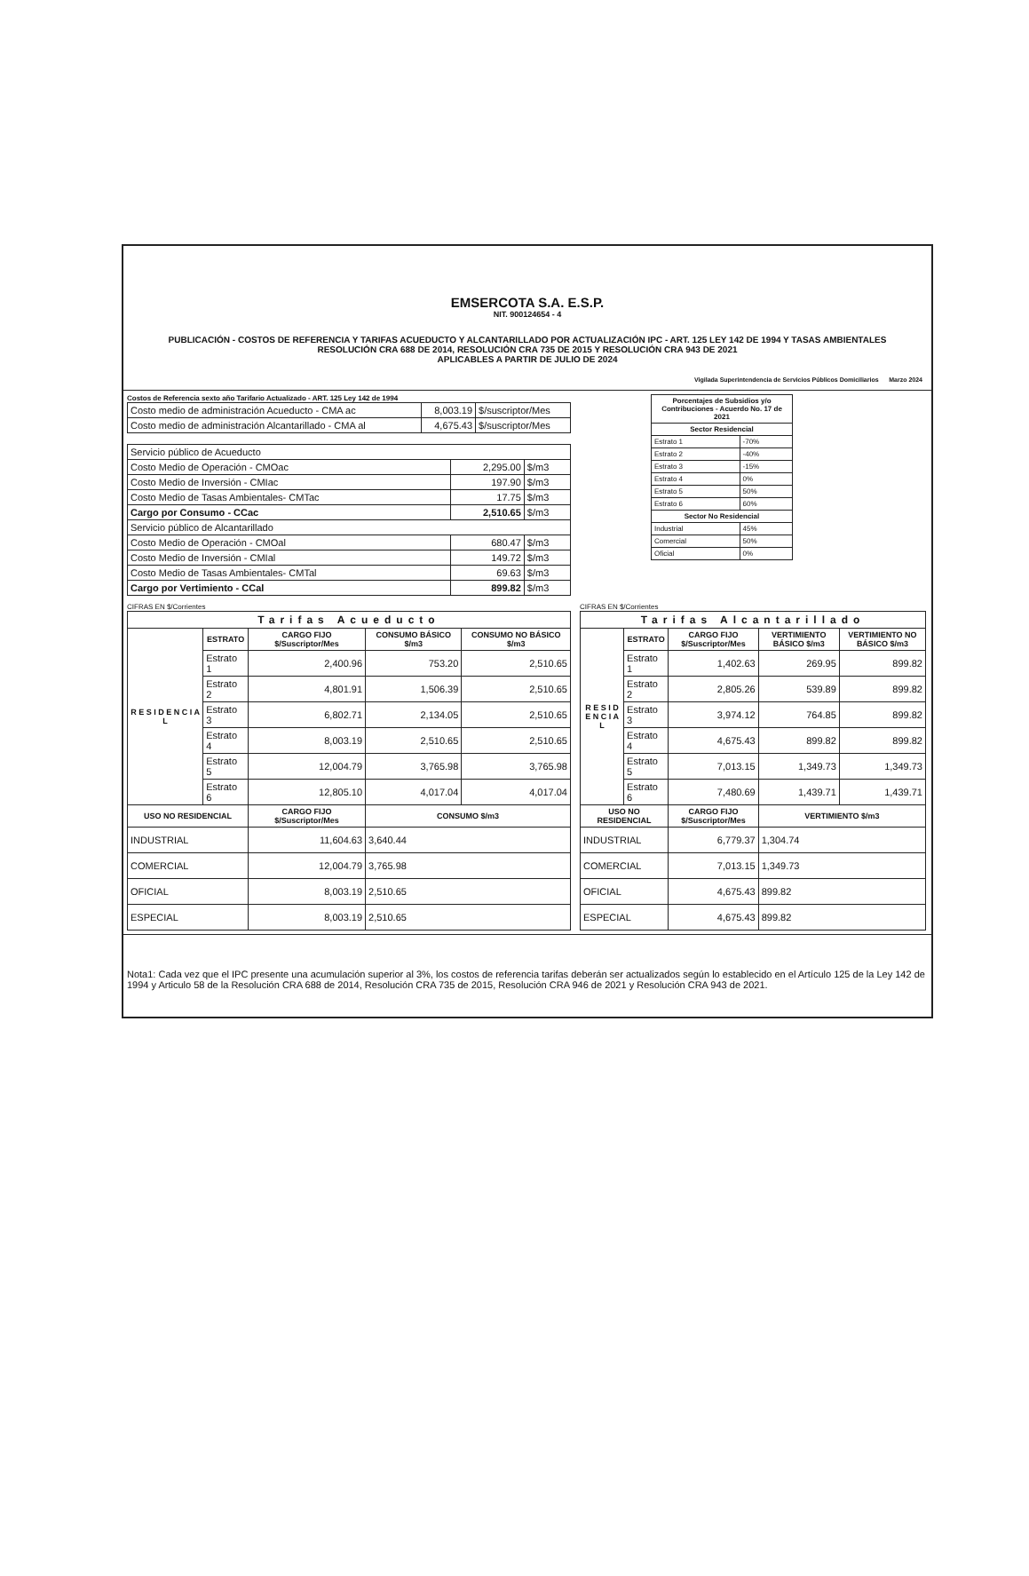EMSERCOTA S.A. E.S.P.
NIT. 900124654 - 4
PUBLICACIÓN - COSTOS DE REFERENCIA Y TARIFAS ACUEDUCTO Y ALCANTARILLADO POR ACTUALIZACIÓN IPC - ART. 125 LEY 142 DE 1994 Y TASAS AMBIENTALES
RESOLUCIÓN CRA 688 DE 2014, RESOLUCIÓN CRA 735 DE 2015 Y RESOLUCIÓN CRA 943 DE 2021
APLICABLES A PARTIR DE JULIO DE 2024
Vigilada Superintendencia de Servicios Públicos Domiciliarios Marzo 2024
Costos de Referencia sexto año Tarifario Actualizado - ART. 125 Ley 142 de 1994
| Costo medio de administración Acueducto - CMA ac | 8,003.19 | $/suscriptor/Mes |
| Costo medio de administración Alcantarillado - CMA al | 4,675.43 | $/suscriptor/Mes |
| Servicio público de Acueducto | | |
| Costo Medio de Operación - CMOac | 2,295.00 | $/m3 |
| Costo Medio de Inversión - CMIac | 197.90 | $/m3 |
| Costo Medio de Tasas Ambientales- CMTac | 17.75 | $/m3 |
| Cargo por Consumo - CCac | 2,510.65 | $/m3 |
| Servicio público de Alcantarillado | | |
| Costo Medio de Operación - CMOal | 680.47 | $/m3 |
| Costo Medio de Inversión - CMIal | 149.72 | $/m3 |
| Costo Medio de Tasas Ambientales- CMTal | 69.63 | $/m3 |
| Cargo por Vertimiento - CCal | 899.82 | $/m3 |
| Porcentajes de Subsidios y/o Contribuciones - Acuerdo No. 17 de 2021 | |
| --- | --- |
| Sector Residencial | |
| Estrato 1 | -70% |
| Estrato 2 | -40% |
| Estrato 3 | -15% |
| Estrato 4 | 0% |
| Estrato 5 | 50% |
| Estrato 6 | 60% |
| Sector No Residencial | |
| Industrial | 45% |
| Comercial | 50% |
| Oficial | 0% |
CIFRAS EN $/Corrientes
| Tarifas Acueducto | | | | |
| --- | --- | --- | --- | --- |
| R E S I D E N C I A L | ESTRATO | CARGO FIJO $/Suscriptor/Mes | CONSUMO BÁSICO $/m3 | CONSUMO NO BÁSICO $/m3 |
| | Estrato 1 | 2,400.96 | 753.20 | 2,510.65 |
| | Estrato 2 | 4,801.91 | 1,506.39 | 2,510.65 |
| | Estrato 3 | 6,802.71 | 2,134.05 | 2,510.65 |
| | Estrato 4 | 8,003.19 | 2,510.65 | 2,510.65 |
| | Estrato 5 | 12,004.79 | 3,765.98 | 3,765.98 |
| | Estrato 6 | 12,805.10 | 4,017.04 | 4,017.04 |
| USO NO RESIDENCIAL | | CARGO FIJO $/Suscriptor/Mes | CONSUMO $/m3 | |
| INDUSTRIAL | | 11,604.63 | 3,640.44 | |
| COMERCIAL | | 12,004.79 | 3,765.98 | |
| OFICIAL | | 8,003.19 | 2,510.65 | |
| ESPECIAL | | 8,003.19 | 2,510.65 | |
CIFRAS EN $/Corrientes
| Tarifas Alcantarillado | | | | |
| --- | --- | --- | --- | --- |
| R E S I D E N C I A L | ESTRATO | CARGO FIJO $/Suscriptor/Mes | VERTIMIENTO BÁSICO $/m3 | VERTIMIENTO NO BÁSICO $/m3 |
| | Estrato 1 | 1,402.63 | 269.95 | 899.82 |
| | Estrato 2 | 2,805.26 | 539.89 | 899.82 |
| | Estrato 3 | 3,974.12 | 764.85 | 899.82 |
| | Estrato 4 | 4,675.43 | 899.82 | 899.82 |
| | Estrato 5 | 7,013.15 | 1,349.73 | 1,349.73 |
| | Estrato 6 | 7,480.69 | 1,439.71 | 1,439.71 |
| USO NO RESIDENCIAL | | CARGO FIJO $/Suscriptor/Mes | VERTIMIENTO $/m3 | |
| INDUSTRIAL | | 6,779.37 | 1,304.74 | |
| COMERCIAL | | 7,013.15 | 1,349.73 | |
| OFICIAL | | 4,675.43 | 899.82 | |
| ESPECIAL | | 4,675.43 | 899.82 | |
Nota1: Cada vez que el IPC presente una acumulación superior al 3%, los costos de referencia tarifas deberán ser actualizados según lo establecido en el Artículo 125 de la Ley 142 de 1994 y Articulo 58 de la Resolución CRA 688 de 2014, Resolución CRA 735 de 2015, Resolución CRA 946 de 2021 y Resolución CRA 943 de 2021.